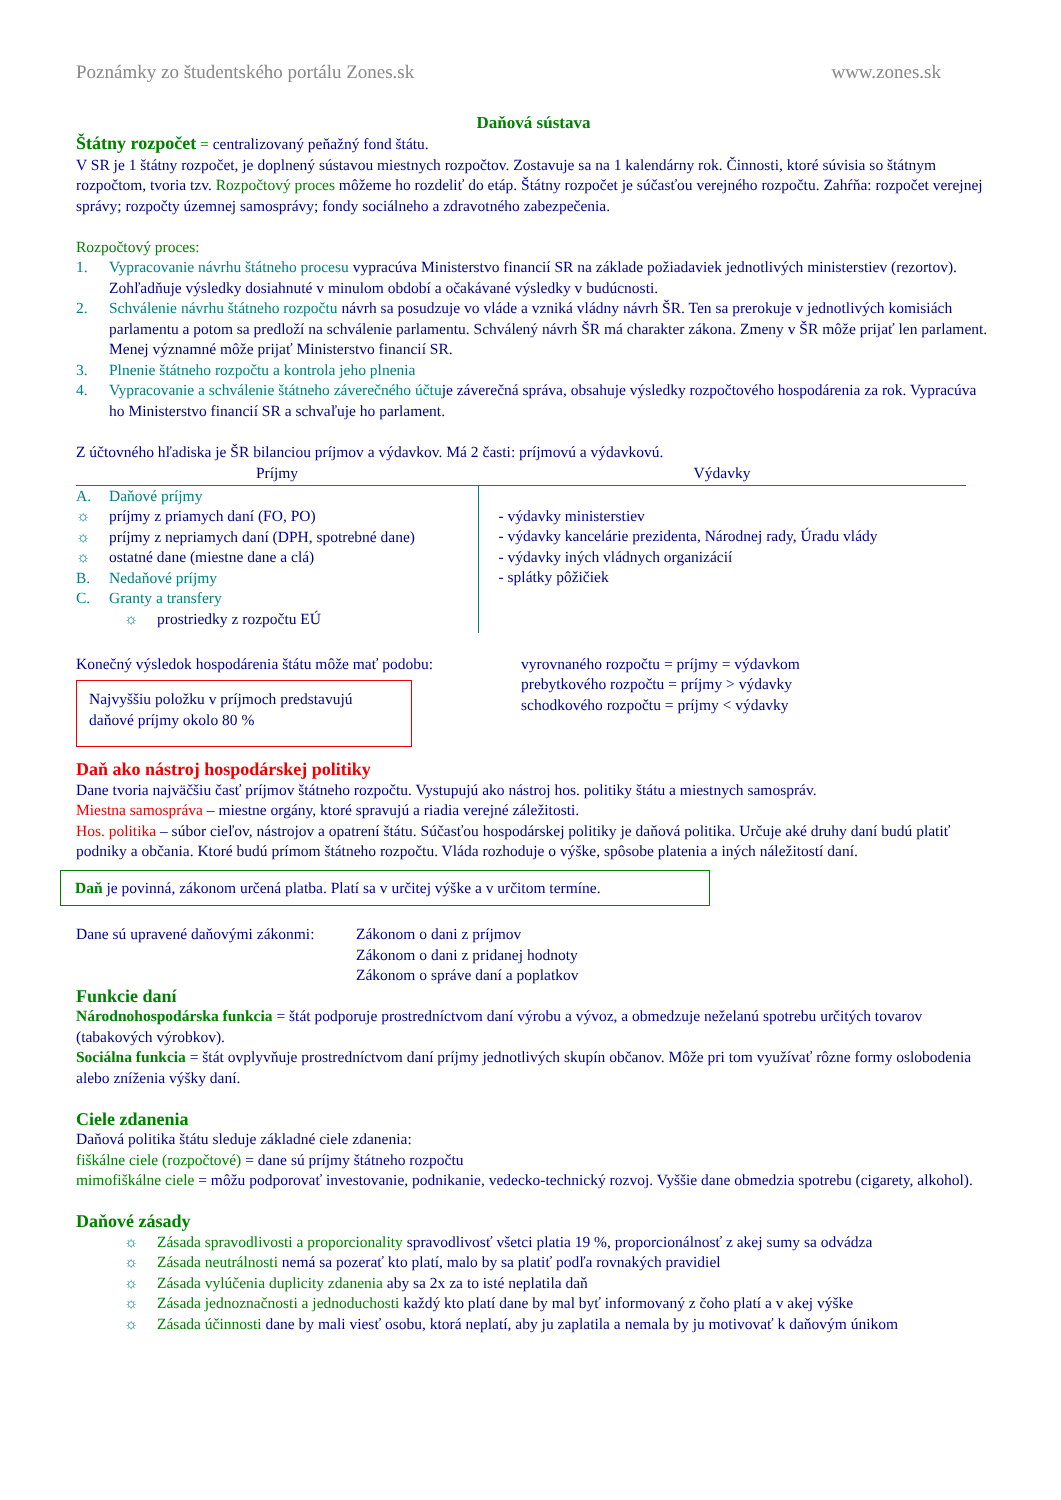Poznámky zo študentského portálu Zones.sk www.zones.sk
Daňová sústava
Štátny rozpočet = centralizovaný peňažný fond štátu.
V SR je 1 štátny rozpočet, je doplnený sústavou miestnych rozpočtov. Zostavuje sa na 1 kalendárny rok. Činnosti, ktoré súvisia so štátnym rozpočtom, tvoria tzv. Rozpočtový proces môžeme ho rozdeliť do etáp. Štátny rozpočet je súčasťou verejného rozpočtu. Zahŕňa: rozpočet verejnej správy; rozpočty územnej samosprávy; fondy sociálneho a zdravotného zabezpečenia.
Rozpočtový proces:
1. Vypracovanie návrhu štátneho procesu vypracúva Ministerstvo financií SR na základe požiadaviek jednotlivých ministerstiev (rezortov). Zohľadňuje výsledky dosiahnuté v minulom období a očakávané výsledky v budúcnosti.
2. Schválenie návrhu štátneho rozpočtu návrh sa posudzuje vo vláde a vzniká vládny návrh ŠR. Ten sa prerokuje v jednotlivých komisiách parlamentu a potom sa predloží na schválenie parlamentu. Schválený návrh ŠR má charakter zákona. Zmeny v ŠR môže prijať len parlament. Menej významné môže prijať Ministerstvo financií SR.
3. Plnenie štátneho rozpočtu a kontrola jeho plnenia
4. Vypracovanie a schválenie štátneho záverečného účtuje záverečná správa, obsahuje výsledky rozpočtového hospodárenia za rok. Vypracúva ho Ministerstvo financií SR a schvaľuje ho parlament.
Z účtovného hľadiska je ŠR bilanciou príjmov a výdavkov. Má 2 časti: príjmovú a výdavkovú.
| Príjmy | Výdavky |
| --- | --- |
| A. Daňové príjmy ☼ príjmy z priamych daní (FO, PO) ☼ príjmy z nepriamych daní (DPH, spotrebné dane) ☼ ostatné dane (miestne dane a clá) B. Nedaňové príjmy C. Granty a transfery ☼ prostriedky z rozpočtu EÚ | - výdavky ministerstiev - výdavky kancelárie prezidenta, Národnej rady, Úradu vlády - výdavky iných vládnych organizácií - splátky pôžičiek |
Konečný výsledok hospodárenia štátu môže mať podobu:
Najvyššiu položku v príjmoch predstavujú daňové príjmy okolo 80 %
vyrovnaného rozpočtu = príjmy = výdavkom
prebytkového rozpočtu = príjmy > výdavky
schodkového rozpočtu = príjmy < výdavky
Daň ako nástroj hospodárskej politiky
Dane tvoria najväčšiu časť príjmov štátneho rozpočtu. Vystupujú ako nástroj hos. politiky štátu a miestnych samospráv.
Miestna samospráva – miestne orgány, ktoré spravujú a riadia verejné záležitosti.
Hos. politika – súbor cieľov, nástrojov a opatrení štátu. Súčasťou hospodárskej politiky je daňová politika. Určuje aké druhy daní budú platiť podniky a občania. Ktoré budú prímom štátneho rozpočtu. Vláda rozhoduje o výške, spôsobe platenia a iných náležitostí daní.
Daň je povinná, zákonom určená platba. Platí sa v určitej výške a v určitom termíne.
Dane sú upravené daňovými zákonmi: Zákonom o dani z príjmov
Zákonom o dani z pridanej hodnoty
Zákonom o správe daní a poplatkov
Funkcie daní
Národnohospodárska funkcia = štát podporuje prostredníctvom daní výrobu a vývoz, a obmedzuje neželanú spotrebu určitých tovarov (tabakových výrobkov).
Sociálna funkcia = štát ovplyvňuje prostredníctvom daní príjmy jednotlivých skupín občanov. Môže pri tom využívať rôzne formy oslobodenia alebo zníženia výšky daní.
Ciele zdanenia
Daňová politika štátu sleduje základné ciele zdanenia:
fiškálne ciele (rozpočtové) = dane sú príjmy štátneho rozpočtu
mimofiškálne ciele = môžu podporovať investovanie, podnikanie, vedecko-technický rozvoj. Vyššie dane obmedzia spotrebu (cigarety, alkohol).
Daňové zásady
☼ Zásada spravodlivosti a proporcionality spravodlivosť všetci platia 19 %, proporcionálnosť z akej sumy sa odvádza
☼ Zásada neutrálnosti nemá sa pozerať kto platí, malo by sa platiť podľa rovnakých pravidiel
☼ Zásada vylúčenia duplicity zdanenia aby sa 2x za to isté neplatila daň
☼ Zásada jednoznačnosti a jednoduchosti každý kto platí dane by mal byť informovaný z čoho platí a v akej výške
☼ Zásada účinnosti dane by mali viesť osobu, ktorá neplatí, aby ju zaplatila a nemala by ju motivovať k daňovým únikom